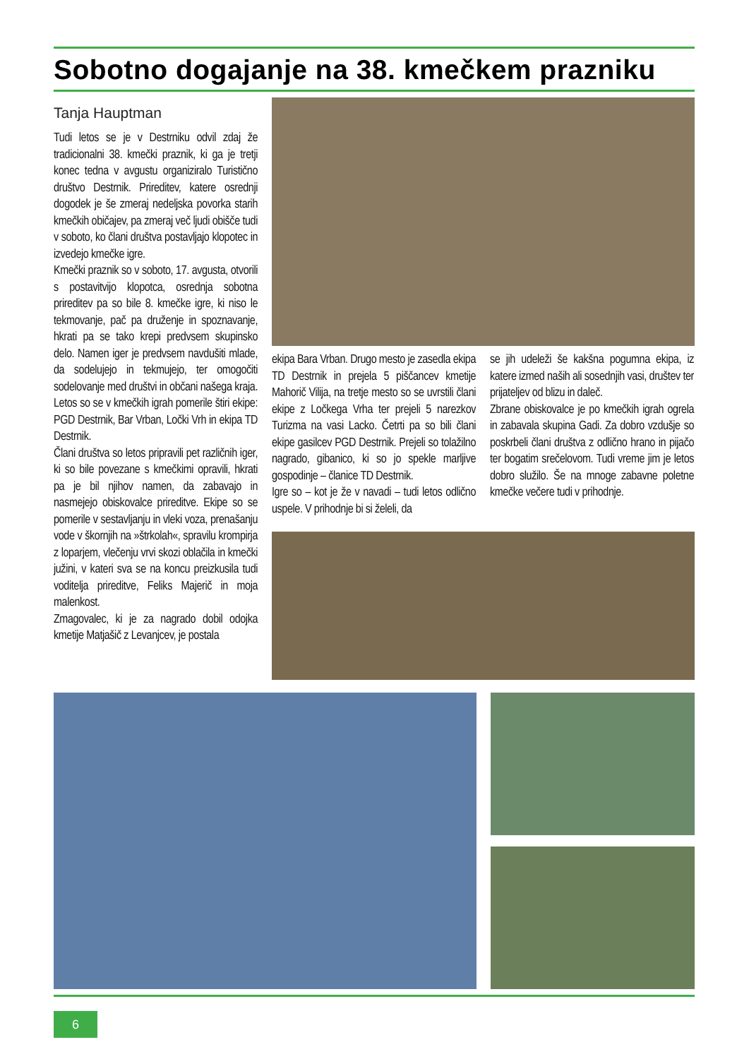Sobotno dogajanje na 38. kmečkem prazniku
Tanja Hauptman
Tudi letos se je v Destrniku odvil zdaj že tradicionalni 38. kmečki praznik, ki ga je tretji konec tedna v avgustu organiziralo Turistično društvo Destrnik. Prireditev, katere osrednji dogodek je še zmeraj nedeljska povorka starih kmečkih običajev, pa zmeraj več ljudi obišče tudi v soboto, ko člani društva postavljajo klopotec in izvedejo kmečke igre.
Kmečki praznik so v soboto, 17. avgusta, otvorili s postavitvijo klopotca, osrednja sobotna prireditev pa so bile 8. kmečke igre, ki niso le tekmovanje, pač pa druženje in spoznavanje, hkrati pa se tako krepi predvsem skupinsko delo. Namen iger je predvsem navdušiti mlade, da sodelujejo in tekmujejo, ter omogočiti sodelovanje med društvi in občani našega kraja. Letos so se v kmečkih igrah pomerile štiri ekipe: PGD Destrnik, Bar Vrban, Ločki Vrh in ekipa TD Destrnik.
Člani društva so letos pripravili pet različnih iger, ki so bile povezane s kmečkimi opravili, hkrati pa je bil njihov namen, da zabavajo in nasmejejo obiskovalce prireditve. Ekipe so se pomerile v sestavljanju in vleki voza, prenašanju vode v škornjih na »štrkolah«, spravilu krompirja z loparjem, vlečenju vrvi skozi oblačila in kmečki južini, v kateri sva se na koncu preizkusila tudi voditelja prireditve, Feliks Majerič in moja malenkost.
Zmagovalec, ki je za nagrado dobil odojka kmetije Matjašič z Levanjcev, je postala
ekipa Bara Vrban. Drugo mesto je zasedla ekipa TD Destrnik in prejela 5 piščancev kmetije Mahorič Vilija, na tretje mesto so se uvrstili člani ekipe z Ločkega Vrha ter prejeli 5 narezkov Turizma na vasi Lacko. Četrti pa so bili člani ekipe gasilcev PGD Destrnik. Prejeli so tolažilno nagrado, gibanico, ki so jo spekle marljive gospodinje – članice TD Destrnik.
Igre so – kot je že v navadi – tudi letos odlično uspele. V prihodnje bi si želeli, da
se jih udeleži še kakšna pogumna ekipa, iz katere izmed naših ali sosednjih vasi, društev ter prijateljev od blizu in daleč.
Zbrane obiskovalce je po kmečkih igrah ogrela in zabavala skupina Gadi. Za dobro vzdušje so poskrbeli člani društva z odlično hrano in pijačo ter bogatim srečelovom. Tudi vreme jim je letos dobro služilo. Še na mnoge zabavne poletne kmečke večere tudi v prihodnje.
6